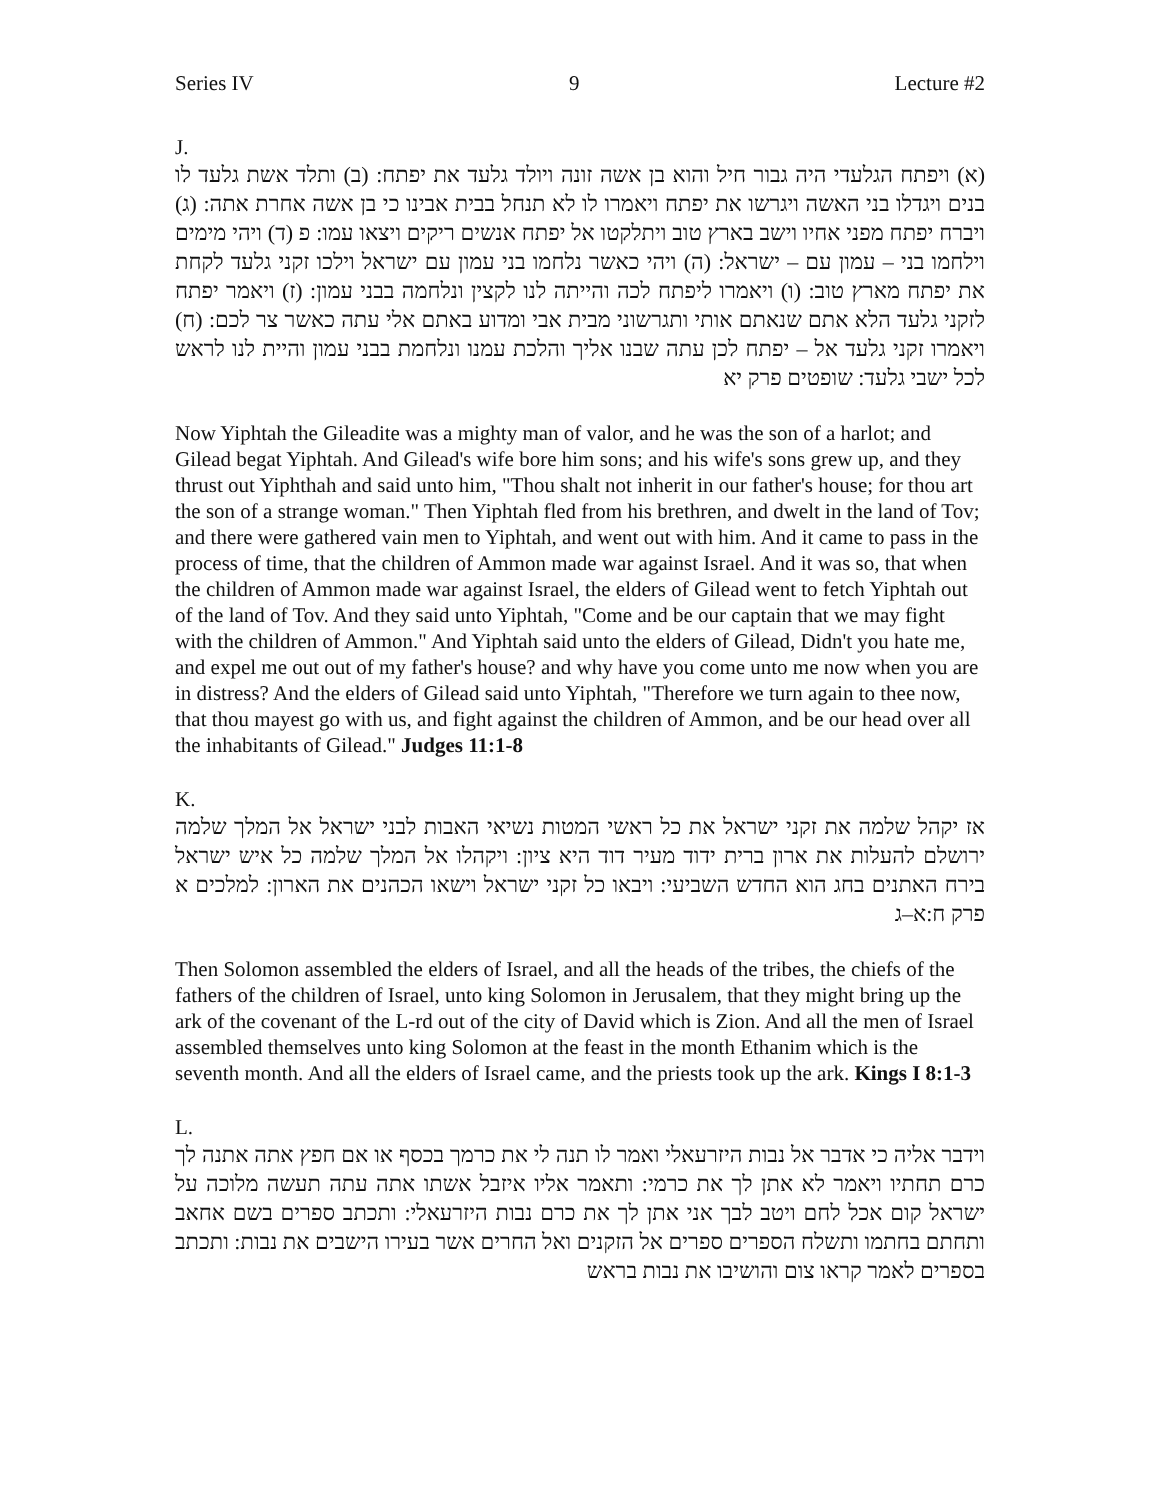Series IV 9 Lecture #2
J.
(א) ויפתח הגלעדי היה גבור חיל והוא בן אשה זונה ויולד גלעד את יפתח: (ב) ותלד אשת גלעד לו בנים ויגדלו בני האשה ויגרשו את יפתח ויאמרו לו לא תנחל בבית אבינו כי בן אשה אחרת אתה: (ג) ויברח יפתח מפני אחיו וישב בארץ טוב ויתלקטו אל יפתח אנשים ריקים ויצאו עמו: פ (ד) ויהי מימים וילחמו בני – עמון עם – ישראל: (ה) ויהי כאשר נלחמו בני עמון עם ישראל וילכו זקני גלעד לקחת את יפתח מארץ טוב: (ו) ויאמרו ליפתח לכה והייתה לנו לקצין ונלחמה בבני עמון: (ז) ויאמר יפתח לזקני גלעד הלא אתם שנאתם אותי ותגרשוני מבית אבי ומדוע באתם אלי עתה כאשר צר לכם: (ח) ויאמרו זקני גלעד אל – יפתח לכן עתה שבנו אליך והלכת עמנו ונלחמת בבני עמון והיית לנו לראש לכל ישבי גלעד: שופטים פרק יא
Now Yiphtah the Gileadite was a mighty man of valor, and he was the son of a harlot; and Gilead begat Yiphtah. And Gilead's wife bore him sons; and his wife's sons grew up, and they thrust out Yiphthah and said unto him, "Thou shalt not inherit in our father's house; for thou art the son of a strange woman." Then Yiphtah fled from his brethren, and dwelt in the land of Tov; and there were gathered vain men to Yiphtah, and went out with him. And it came to pass in the process of time, that the children of Ammon made war against Israel. And it was so, that when the children of Ammon made war against Israel, the elders of Gilead went to fetch Yiphtah out of the land of Tov. And they said unto Yiphtah, "Come and be our captain that we may fight with the children of Ammon." And Yiphtah said unto the elders of Gilead, Didn't you hate me, and expel me out out of my father's house? and why have you come unto me now when you are in distress? And the elders of Gilead said unto Yiphtah, "Therefore we turn again to thee now, that thou mayest go with us, and fight against the children of Ammon, and be our head over all the inhabitants of Gilead." Judges 11:1-8
K.
אז יקהל שלמה את זקני ישראל את כל ראשי המטות נשיאי האבות לבני ישראל אל המלך שלמה ירושלם להעלות את ארון ברית ידוד מעיר דוד היא ציון: ויקהלו אל המלך שלמה כל איש ישראל בירח האתנים בחג הוא החדש השביעי: ויבאו כל זקני ישראל וישאו הכהנים את הארון: למלכים א פרק ח:א–ג
Then Solomon assembled the elders of Israel, and all the heads of the tribes, the chiefs of the fathers of the children of Israel, unto king Solomon in Jerusalem, that they might bring up the ark of the covenant of the L-rd out of the city of David which is Zion. And all the men of Israel assembled themselves unto king Solomon at the feast in the month Ethanim which is the seventh month. And all the elders of Israel came, and the priests took up the ark. Kings I 8:1-3
L.
וידבר אליה כי אדבר אל נבות היזרעאלי ואמר לו תנה לי את כרמך בכסף או אם חפץ אתה אתנה לך כרם תחתיו ויאמר לא אתן לך את כרמי: ותאמר אליו איזבל אשתו אתה עתה תעשה מלוכה על ישראל קום אכל לחם ויטב לבך אני אתן לך את כרם נבות היזרעאלי: ותכתב ספרים בשם אחאב ותחתם בחתמו ותשלח הספרים ספרים אל הזקנים ואל החרים אשר בעירו הישבים את נבות: ותכתב בספרים לאמר קראו צום והושיבו את נבות בראש